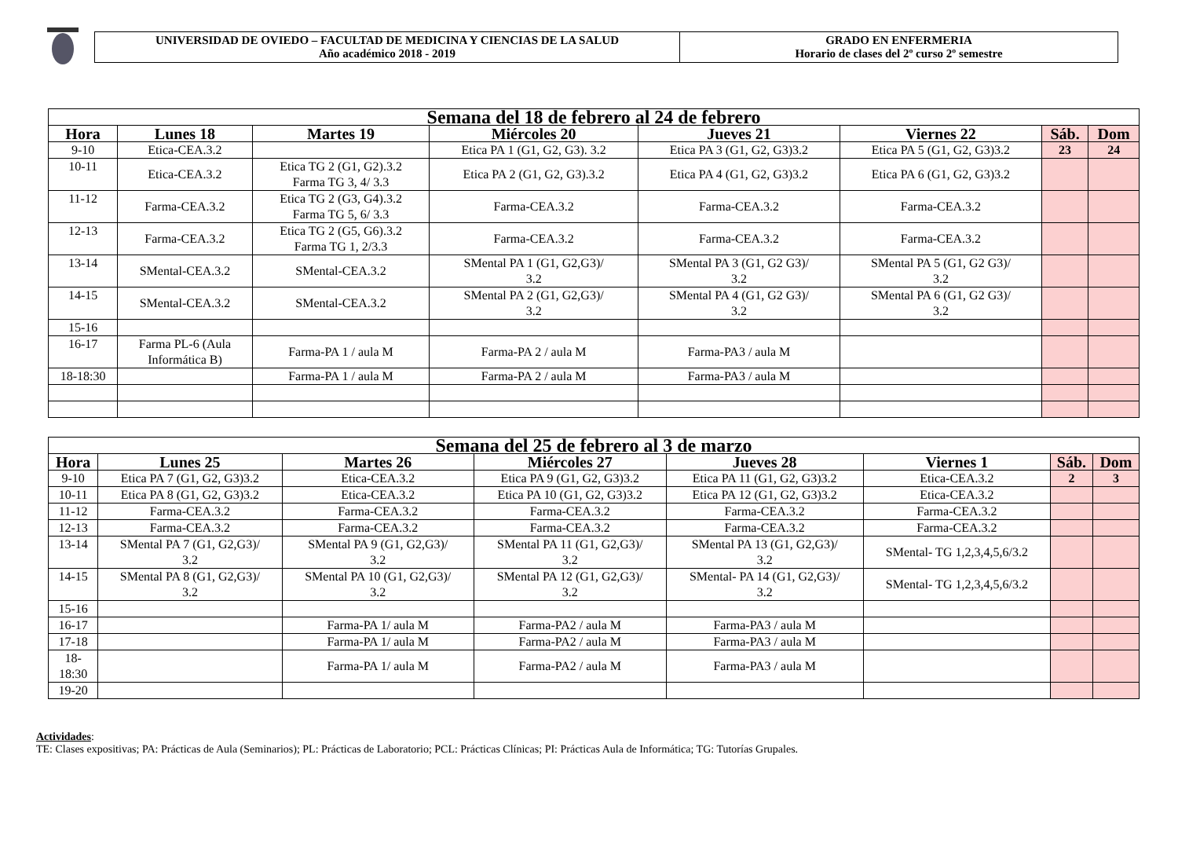UNIVERSIDAD DE OVIEDO – FACULTAD DE MEDICINA Y CIENCIAS DE LA SALUD
Año académico 2018 - 2019
GRADO EN ENFERMERIA
Horario de clases del 2º curso 2º semestre
| Semana del 18 de febrero al 24 de febrero | | | | | | | |
| Hora | Lunes 18 | Martes 19 | Miércoles 20 | Jueves 21 | Viernes 22 | Sáb. | Dom |
| 9-10 | Etica-CEA.3.2 | | Etica PA 1 (G1, G2, G3). 3.2 | Etica PA 3 (G1, G2, G3)3.2 | Etica PA 5 (G1, G2, G3)3.2 | 23 | 24 |
| 10-11 | Etica-CEA.3.2 | Etica TG 2 (G1, G2).3.2 Farma TG 3, 4/ 3.3 | Etica PA 2 (G1, G2, G3).3.2 | Etica PA 4 (G1, G2, G3)3.2 | Etica PA 6 (G1, G2, G3)3.2 | | |
| 11-12 | Farma-CEA.3.2 | Etica TG 2 (G3, G4).3.2 Farma TG 5, 6/ 3.3 | Farma-CEA.3.2 | Farma-CEA.3.2 | Farma-CEA.3.2 | | |
| 12-13 | Farma-CEA.3.2 | Etica TG 2 (G5, G6).3.2 Farma TG 1, 2/3.3 | Farma-CEA.3.2 | Farma-CEA.3.2 | Farma-CEA.3.2 | | |
| 13-14 | SMental-CEA.3.2 | SMental-CEA.3.2 | SMental PA 1 (G1, G2,G3)/ 3.2 | SMental PA 3 (G1, G2 G3)/ 3.2 | SMental PA 5 (G1, G2 G3)/ 3.2 | | |
| 14-15 | SMental-CEA.3.2 | SMental-CEA.3.2 | SMental PA 2 (G1, G2,G3)/ 3.2 | SMental PA 4 (G1, G2 G3)/ 3.2 | SMental PA 6 (G1, G2 G3)/ 3.2 | | |
| 15-16 | | | | | | | |
| 16-17 | Farma PL-6 (Aula Informática B) | Farma-PA 1 / aula M | Farma-PA 2 / aula M | Farma-PA3 / aula M | | | |
| 18-18:30 | | Farma-PA 1 / aula M | Farma-PA 2 / aula M | Farma-PA3 / aula M | | | |
| Semana del 25 de febrero al 3 de marzo | | | | | | | |
| Hora | Lunes 25 | Martes 26 | Miércoles 27 | Jueves 28 | Viernes 1 | Sáb. | Dom |
| 9-10 | Etica PA 7 (G1, G2, G3)3.2 | Etica-CEA.3.2 | Etica PA 9 (G1, G2, G3)3.2 | Etica PA 11 (G1, G2, G3)3.2 | Etica-CEA.3.2 | 2 | 3 |
| 10-11 | Etica PA 8 (G1, G2, G3)3.2 | Etica-CEA.3.2 | Etica PA 10 (G1, G2, G3)3.2 | Etica PA 12 (G1, G2, G3)3.2 | Etica-CEA.3.2 | | |
| 11-12 | Farma-CEA.3.2 | Farma-CEA.3.2 | Farma-CEA.3.2 | Farma-CEA.3.2 | Farma-CEA.3.2 | | |
| 12-13 | Farma-CEA.3.2 | Farma-CEA.3.2 | Farma-CEA.3.2 | Farma-CEA.3.2 | Farma-CEA.3.2 | | |
| 13-14 | SMental PA 7 (G1, G2,G3)/ 3.2 | SMental PA 9 (G1, G2,G3)/ 3.2 | SMental PA 11 (G1, G2,G3)/ 3.2 | SMental PA 13 (G1, G2,G3)/ 3.2 | SMental- TG 1,2,3,4,5,6/3.2 | | |
| 14-15 | SMental PA 8 (G1, G2,G3)/ 3.2 | SMental PA 10 (G1, G2,G3)/ 3.2 | SMental PA 12 (G1, G2,G3)/ 3.2 | SMental- PA 14 (G1, G2,G3)/ 3.2 | SMental- TG 1,2,3,4,5,6/3.2 | | |
| 15-16 | | | | | | | |
| 16-17 | | Farma-PA 1/ aula M | Farma-PA2 / aula M | Farma-PA3 / aula M | | | |
| 17-18 | | Farma-PA 1/ aula M | Farma-PA2 / aula M | Farma-PA3 / aula M | | | |
| 18- 18:30 | | Farma-PA 1/ aula M | Farma-PA2 / aula M | Farma-PA3 / aula M | | | |
| 19-20 | | | | | | | |
Actividades:
TE: Clases expositivas; PA: Prácticas de Aula (Seminarios); PL: Prácticas de Laboratorio; PCL: Prácticas Clínicas; PI: Prácticas Aula de Informática; TG: Tutorías Grupales.